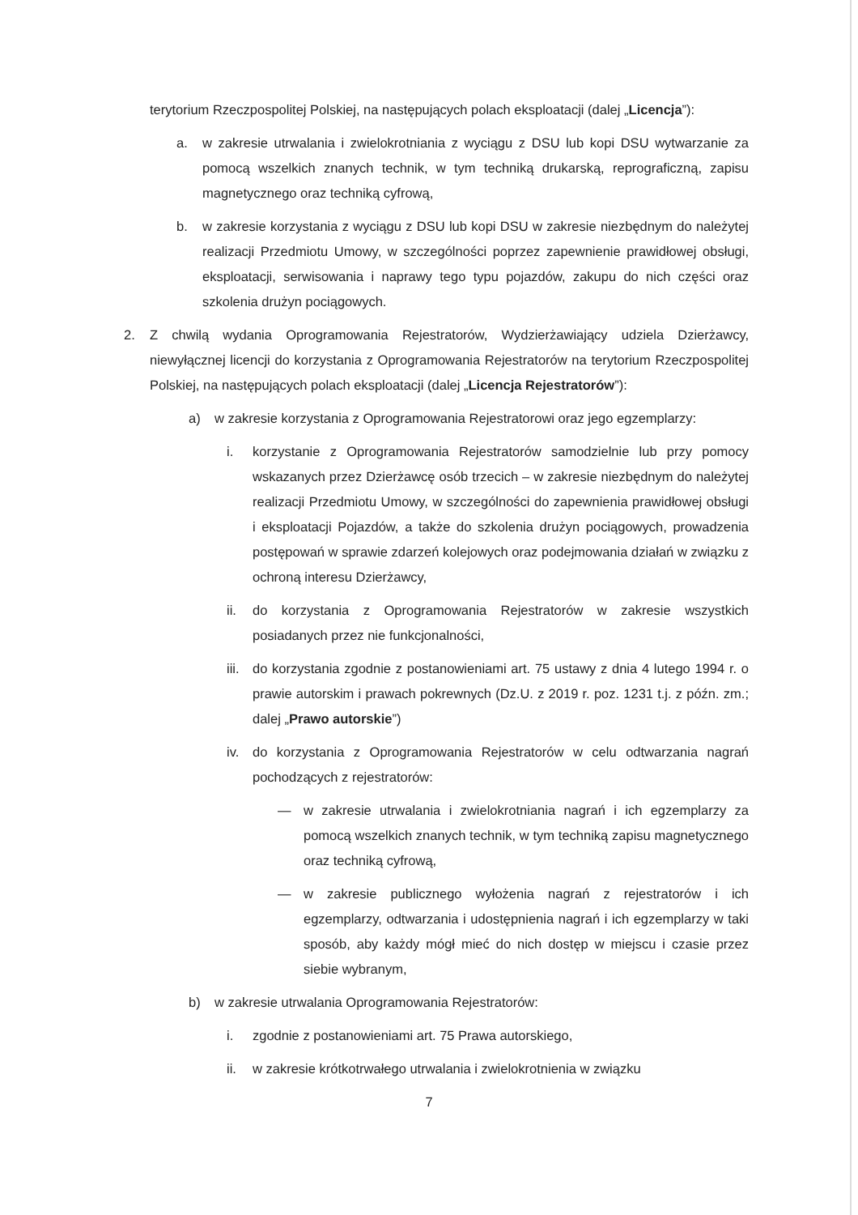terytorium Rzeczpospolitej Polskiej, na następujących polach eksploatacji (dalej „Licencja”):
a. w zakresie utrwalania i zwielokrotniania z wyciągu z DSU lub kopi DSU wytwarzanie za pomocą wszelkich znanych technik, w tym techniką drukarską, reprograficzną, zapisu magnetycznego oraz techniką cyfrową,
b. w zakresie korzystania z wyciągu z DSU lub kopi DSU w zakresie niezbędnym do należytej realizacji Przedmiotu Umowy, w szczególności poprzez zapewnienie prawidłowej obsługi, eksploatacji, serwisowania i naprawy tego typu pojazdów, zakupu do nich części oraz szkolenia drużyn pociągowych.
2. Z chwilą wydania Oprogramowania Rejestratorów, Wydzierżawiający udziela Dzierżawcy, niewyłącznej licencji do korzystania z Oprogramowania Rejestratorów na terytorium Rzeczpospolitej Polskiej, na następujących polach eksploatacji (dalej „Licencja Rejestratorów”):
a) w zakresie korzystania z Oprogramowania Rejestratorowi oraz jego egzemplarzy:
i. korzystanie z Oprogramowania Rejestratorów samodzielnie lub przy pomocy wskazanych przez Dzierżawcę osób trzecich – w zakresie niezbędnym do należytej realizacji Przedmiotu Umowy, w szczególności do zapewnienia prawidłowej obsługi i eksploatacji Pojazdów, a także do szkolenia drużyn pociągowych, prowadzenia postępowań w sprawie zdarzeń kolejowych oraz podejmowania działań w związku z ochroną interesu Dzierżawcy,
ii. do korzystania z Oprogramowania Rejestratorów w zakresie wszystkich posiadanych przez nie funkcjonalności,
iii. do korzystania zgodnie z postanowieniami art. 75 ustawy z dnia 4 lutego 1994 r. o prawie autorskim i prawach pokrewnych (Dz.U. z 2019 r. poz. 1231 t.j. z późn. zm.; dalej „Prawo autorskie”)
iv. do korzystania z Oprogramowania Rejestratorów w celu odtwarzania nagrań pochodzących z rejestratorów:
— w zakresie utrwalania i zwielokrotniania nagrań i ich egzemplarzy za pomocą wszelkich znanych technik, w tym techniką zapisu magnetycznego oraz techniką cyfrową,
— w zakresie publicznego wyłożenia nagrań z rejestratorów i ich egzemplarzy, odtwarzania i udostępnienia nagrań i ich egzemplarzy w taki sposób, aby każdy mógł mieć do nich dostęp w miejscu i czasie przez siebie wybranym,
b) w zakresie utrwalania Oprogramowania Rejestratorów:
i. zgodnie z postanowieniami art. 75 Prawa autorskiego,
ii. w zakresie krótkotrwałego utrwalania i zwielokrotnienia w związku
7